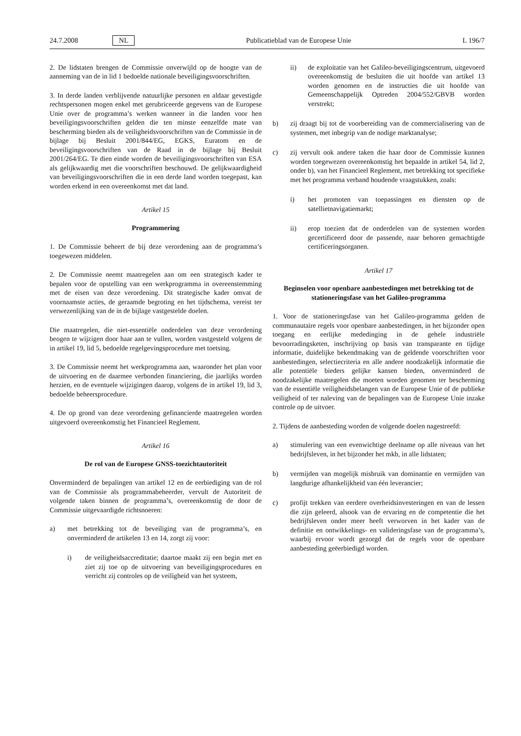24.7.2008 NL Publicatieblad van de Europese Unie L 196/7
2. De lidstaten brengen de Commissie onverwijld op de hoogte van de aanneming van de in lid 1 bedoelde nationale beveiligingsvoorschriften.
3. In derde landen verblijvende natuurlijke personen en aldaar gevestigde rechtspersonen mogen enkel met gerubriceerde gegevens van de Europese Unie over de programma’s werken wanneer in die landen voor hen beveiligingsvoorschriften gelden die ten minste eenzelfde mate van bescherming bieden als de veiligheidsvoorschriften van de Commissie in de bijlage bij Besluit 2001/844/EG, EGKS, Euratom en de beveiligingsvoorschriften van de Raad in de bijlage bij Besluit 2001/264/EG. Te dien einde worden de beveiligingsvoorschriften van ESA als gelijkwaardig met die voorschriften beschouwd. De gelijkwaardigheid van beveiligingsvoorschriften die in een derde land worden toegepast, kan worden erkend in een overeenkomst met dat land.
Artikel 15
Programmering
1. De Commissie beheert de bij deze verordening aan de programma’s toegewezen middelen.
2. De Commissie neemt maatregelen aan om een strategisch kader te bepalen voor de opstelling van een werkprogramma in overeenstemming met de eisen van deze verordening. Dit strategische kader omvat de voornaamste acties, de geraamde begroting en het tijdschema, vereist ter verwezenlijking van de in de bijlage vastgestelde doelen.
Die maatregelen, die niet-essentiële onderdelen van deze verordening beogen te wijzigen door haar aan te vullen, worden vastgesteld volgens de in artikel 19, lid 5, bedoelde regelgevingsprocedure met toetsing.
3. De Commissie neemt het werkprogramma aan, waaronder het plan voor de uitvoering en de daarmee verbonden financiering, die jaarlijks worden herzien, en de eventuele wijzigingen daarop, volgens de in artikel 19, lid 3, bedoelde beheersprocedure.
4. De op grond van deze verordening gefinancierde maatregelen worden uitgevoerd overeenkomstig het Financieel Reglement.
Artikel 16
De rol van de Europese GNSS-toezichtautoriteit
Onverminderd de bepalingen van artikel 12 en de eerbiediging van de rol van de Commissie als programmabeheerder, vervult de Autoriteit de volgende taken binnen de programma’s, overeenkomstig de door de Commissie uitgevaardigde richtsnoeren:
a) met betrekking tot de beveiliging van de programma’s, en onverminderd de artikelen 13 en 14, zorgt zij voor:
i) de veiligheidsaccreditatie; daartoe maakt zij een begin met en ziet zij toe op de uitvoering van beveiligingsprocedures en verricht zij controles op de veiligheid van het systeem,
ii) de exploitatie van het Galileo-beveiligingscentrum, uitgevoerd overeenkomstig de besluiten die uit hoofde van artikel 13 worden genomen en de instructies die uit hoofde van Gemeenschappelijk Optreden 2004/552/GBVB worden verstrekt;
b) zij draagt bij tot de voorbereiding van de commercialisering van de systemen, met inbegrip van de nodige marktanalyse;
c) zij vervult ook andere taken die haar door de Commissie kunnen worden toegewezen overeenkomstig het bepaalde in artikel 54, lid 2, onder b), van het Financieel Reglement, met betrekking tot specifieke met het programma verband houdende vraagstukken, zoals:
i) het promoten van toepassingen en diensten op de satellietnavigatiemarkt;
ii) erop toezien dat de onderdelen van de systemen worden gecertificeerd door de passende, naar behoren gemachtigde certificeringsorganen.
Artikel 17
Beginselen voor openbare aanbestedingen met betrekking tot de stationeringsfase van het Galileo-programma
1. Voor de stationeringsfase van het Galileo-programma gelden de communautaire regels voor openbare aanbestedingen, in het bijzonder open toegang en eerlijke mededinging in de gehele industriële bevoorradingsketen, inschrijving op basis van transparante en tijdige informatie, duidelijke bekendmaking van de geldende voorschriften voor aanbestedingen, selectiecriteria en alle andere noodzakelijk informatie die alle potentiële bieders gelijke kansen bieden, onverminderd de noodzakelijke maatregelen die moeten worden genomen ter bescherming van de essentiële veiligheidsbelangen van de Europese Unie of de publieke veiligheid of ter naleving van de bepalingen van de Europese Unie inzake controle op de uitvoer.
2. Tijdens de aanbesteding worden de volgende doelen nagestreefd:
a) stimulering van een evenwichtige deelname op alle niveaus van het bedrijfsleven, in het bijzonder het mkb, in alle lidstaten;
b) vermijden van mogelijk misbruik van dominantie en vermijden van langdurige afhankelijkheid van één leverancier;
c) profijt trekken van eerdere overheidsinvesteringen en van de lessen die zijn geleerd, alsook van de ervaring en de competentie die het bedrijfsleven onder meer heeft verworven in het kader van de definitie en ontwikkelings- en valideringsfase van de programma’s, waarbij ervoor wordt gezorgd dat de regels voor de openbare aanbesteding geëerbiedigd worden.